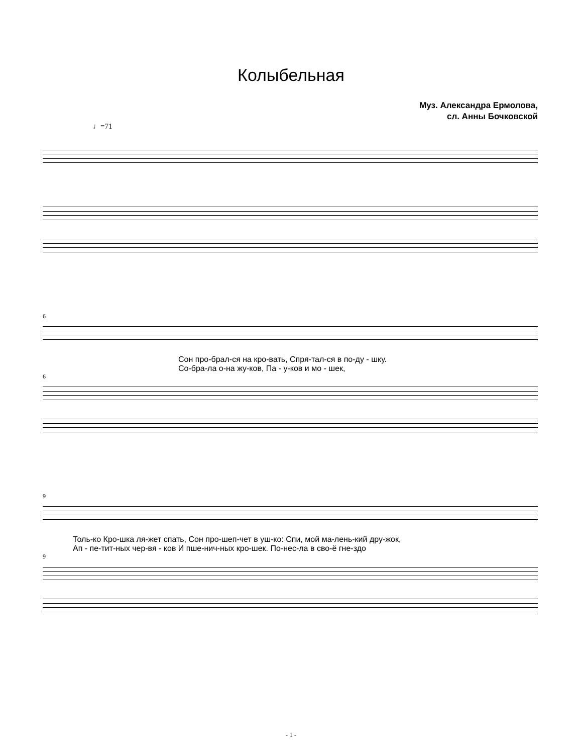Колыбельная
Муз. Александра Ермолова,
сл. Анны Бочковской
♩=71
6
Сон про-брал-ся на кро-вать, Спря-тал-ся в по-ду - шку.
Со-бра-ла о-на жу-ков, Па - у-ков и мо - шек,
6
9
Толь-ко Кро-шка ля-жет спать, Сон про-шеп-чет в уш-ко: Спи, мой ма-лень-кий дру-жок,
Ап - пе-тит-ных чер-вя - ков И пше-нич-ных кро-шек. По-нес-ла в сво-ё гне-здо
9
- 1 -